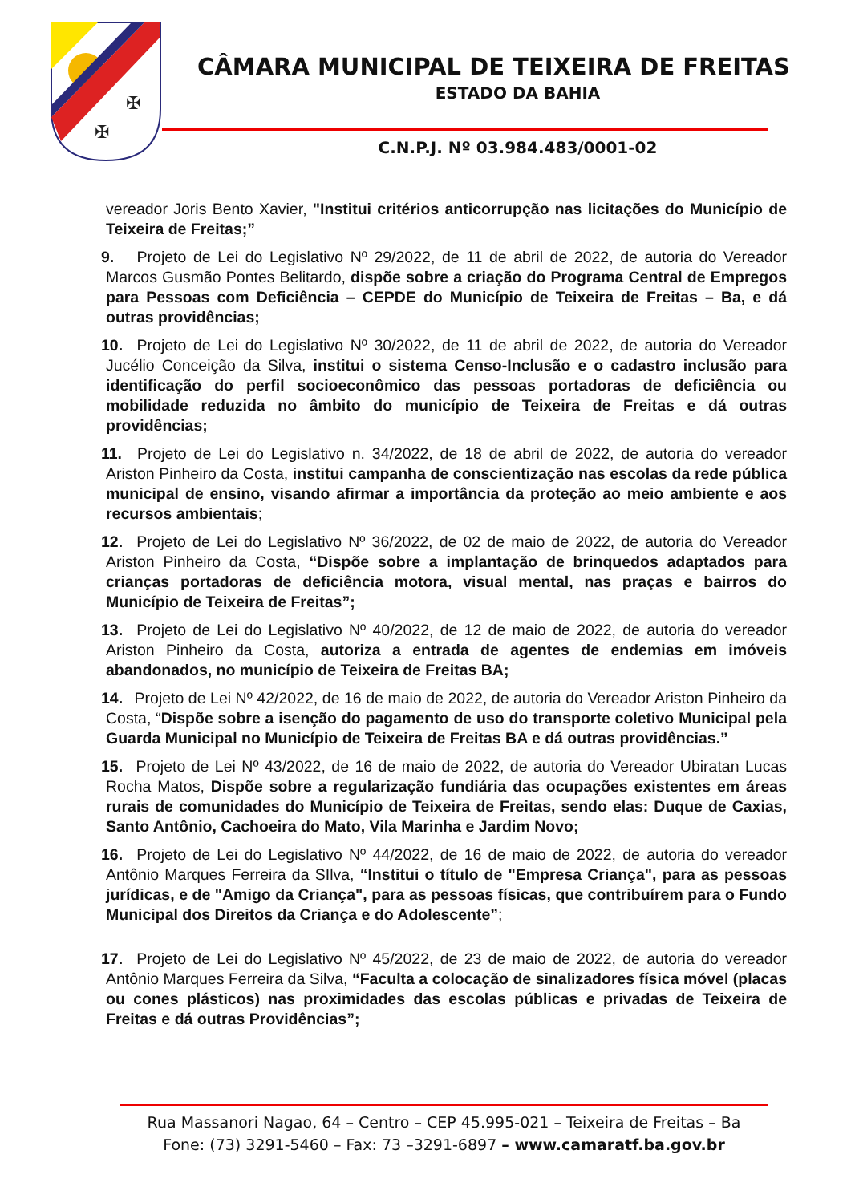✠
✠
CÂMARA MUNICIPAL DE TEIXEIRA DE FREITAS
ESTADO DA BAHIA
C.N.P.J. Nº 03.984.483/0001-02
vereador Joris Bento Xavier, "Institui critérios anticorrupção nas licitações do Município de Teixeira de Freitas;”
9. Projeto de Lei do Legislativo Nº 29/2022, de 11 de abril de 2022, de autoria do Vereador Marcos Gusmão Pontes Belitardo, dispõe sobre a criação do Programa Central de Empregos para Pessoas com Deficiência – CEPDE do Município de Teixeira de Freitas – Ba, e dá outras providências;
10. Projeto de Lei do Legislativo Nº 30/2022, de 11 de abril de 2022, de autoria do Vereador Jucélio Conceição da Silva, institui o sistema Censo-Inclusão e o cadastro inclusão para identificação do perfil socioeconômico das pessoas portadoras de deficiência ou mobilidade reduzida no âmbito do município de Teixeira de Freitas e dá outras providências;
11. Projeto de Lei do Legislativo n. 34/2022, de 18 de abril de 2022, de autoria do vereador Ariston Pinheiro da Costa, institui campanha de conscientização nas escolas da rede pública municipal de ensino, visando afirmar a importância da proteção ao meio ambiente e aos recursos ambientais;
12. Projeto de Lei do Legislativo Nº 36/2022, de 02 de maio de 2022, de autoria do Vereador Ariston Pinheiro da Costa, “Dispõe sobre a implantação de brinquedos adaptados para crianças portadoras de deficiência motora, visual mental, nas praças e bairros do Município de Teixeira de Freitas”;
13. Projeto de Lei do Legislativo Nº 40/2022, de 12 de maio de 2022, de autoria do vereador Ariston Pinheiro da Costa, autoriza a entrada de agentes de endemias em imóveis abandonados, no município de Teixeira de Freitas BA;
14. Projeto de Lei Nº 42/2022, de 16 de maio de 2022, de autoria do Vereador Ariston Pinheiro da Costa, “Dispõe sobre a isenção do pagamento de uso do transporte coletivo Municipal pela Guarda Municipal no Município de Teixeira de Freitas BA e dá outras providências.”
15. Projeto de Lei Nº 43/2022, de 16 de maio de 2022, de autoria do Vereador Ubiratan Lucas Rocha Matos, Dispõe sobre a regularização fundiária das ocupações existentes em áreas rurais de comunidades do Município de Teixeira de Freitas, sendo elas: Duque de Caxias, Santo Antônio, Cachoeira do Mato, Vila Marinha e Jardim Novo;
16. Projeto de Lei do Legislativo Nº 44/2022, de 16 de maio de 2022, de autoria do vereador Antônio Marques Ferreira da SIlva, “Institui o título de "Empresa Criança", para as pessoas jurídicas, e de "Amigo da Criança", para as pessoas físicas, que contribuírem para o Fundo Municipal dos Direitos da Criança e do Adolescente”;
17. Projeto de Lei do Legislativo Nº 45/2022, de 23 de maio de 2022, de autoria do vereador Antônio Marques Ferreira da Silva, “Faculta a colocação de sinalizadores física móvel (placas ou cones plásticos) nas proximidades das escolas públicas e privadas de Teixeira de Freitas e dá outras Providências”;
Rua Massanori Nagao, 64 – Centro – CEP 45.995-021 – Teixeira de Freitas – Ba
Fone: (73) 3291-5460 – Fax: 73 –3291-6897 – www.camaratf.ba.gov.br